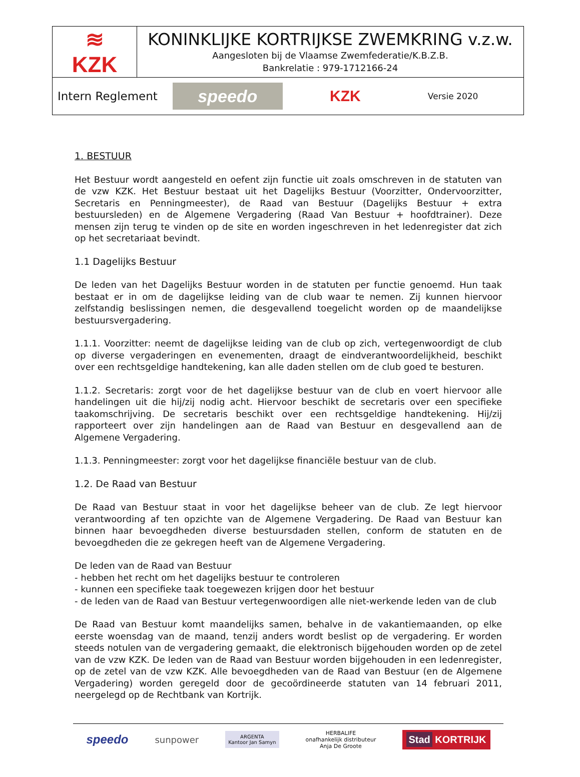| ≋ KZK | KONINKLIJKE KORTRIJKSE ZWEMKRING v.z.w. Aangesloten bij de Vlaamse Zwemfederatie/K.B.Z.B. Bankrelatie : 979-1712166-24 |
| Intern Reglement speedo KZK Versie 2020 | |
1. BESTUUR
Het Bestuur wordt aangesteld en oefent zijn functie uit zoals omschreven in de statuten van de vzw KZK. Het Bestuur bestaat uit het Dagelijks Bestuur (Voorzitter, Ondervoorzitter, Secretaris en Penningmeester), de Raad van Bestuur (Dagelijks Bestuur + extra bestuursleden) en de Algemene Vergadering (Raad Van Bestuur + hoofdtrainer). Deze mensen zijn terug te vinden op de site en worden ingeschreven in het ledenregister dat zich op het secretariaat bevindt.
1.1 Dagelijks Bestuur
De leden van het Dagelijks Bestuur worden in de statuten per functie genoemd. Hun taak bestaat er in om de dagelijkse leiding van de club waar te nemen. Zij kunnen hiervoor zelfstandig beslissingen nemen, die desgevallend toegelicht worden op de maandelijkse bestuursvergadering.
1.1.1. Voorzitter: neemt de dagelijkse leiding van de club op zich, vertegenwoordigt de club op diverse vergaderingen en evenementen, draagt de eindverantwoordelijkheid, beschikt over een rechtsgeldige handtekening, kan alle daden stellen om de club goed te besturen.
1.1.2. Secretaris: zorgt voor de het dagelijkse bestuur van de club en voert hiervoor alle handelingen uit die hij/zij nodig acht. Hiervoor beschikt de secretaris over een specifieke taakomschrijving. De secretaris beschikt over een rechtsgeldige handtekening. Hij/zij rapporteert over zijn handelingen aan de Raad van Bestuur en desgevallend aan de Algemene Vergadering.
1.1.3. Penningmeester: zorgt voor het dagelijkse financiële bestuur van de club.
1.2. De Raad van Bestuur
De Raad van Bestuur staat in voor het dagelijkse beheer van de club. Ze legt hiervoor verantwoording af ten opzichte van de Algemene Vergadering. De Raad van Bestuur kan binnen haar bevoegdheden diverse bestuursdaden stellen, conform de statuten en de bevoegdheden die ze gekregen heeft van de Algemene Vergadering.
De leden van de Raad van Bestuur
- hebben het recht om het dagelijks bestuur te controleren
- kunnen een specifieke taak toegewezen krijgen door het bestuur
- de leden van de Raad van Bestuur vertegenwoordigen alle niet-werkende leden van de club
De Raad van Bestuur komt maandelijks samen, behalve in de vakantiemaanden, op elke eerste woensdag van de maand, tenzij anders wordt beslist op de vergadering. Er worden steeds notulen van de vergadering gemaakt, die elektronisch bijgehouden worden op de zetel van de vzw KZK. De leden van de Raad van Bestuur worden bijgehouden in een ledenregister, op de zetel van de vzw KZK. Alle bevoegdheden van de Raad van Bestuur (en de Algemene Vergadering) worden geregeld door de gecoördineerde statuten van 14 februari 2011, neergelegd op de Rechtbank van Kortrijk.
speedo sunpower ARGENTA
Kantoor Jan Samyn HERBALIFE
onafhankelijk distributeur
Anja De Groote Stad KORTRIJK